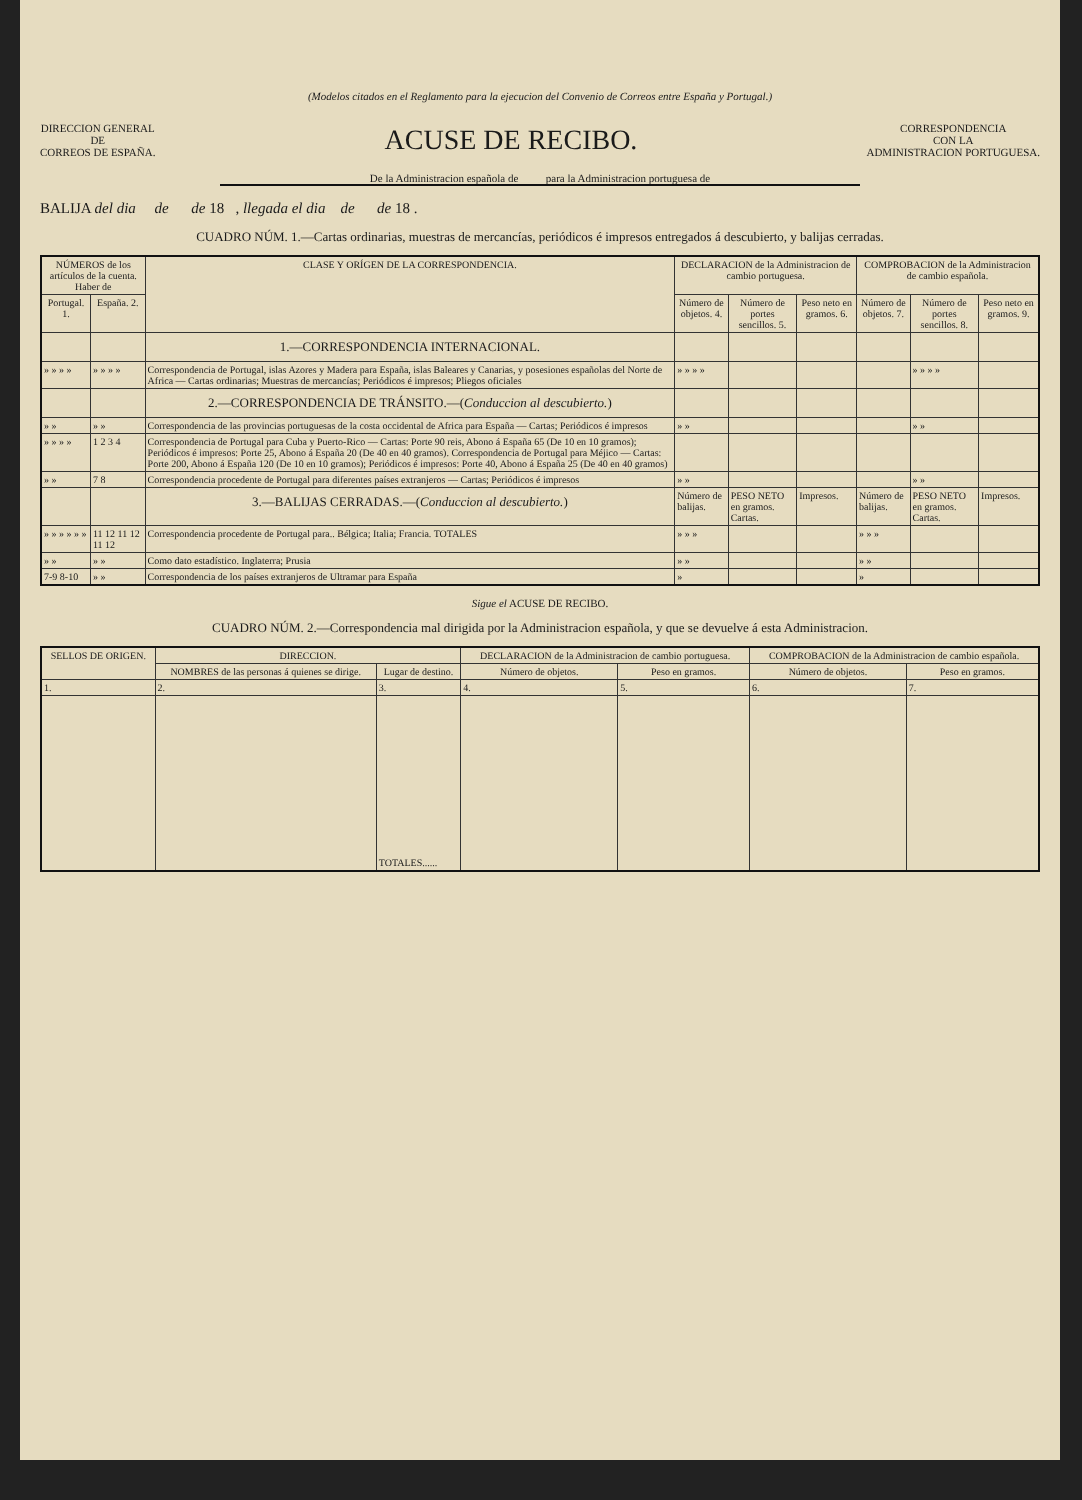(Modelos citados en el Reglamento para la ejecucion del Convenio de Correos entre España y Portugal.)
DIRECCION GENERAL
DE
CORREOS DE ESPAÑA.
ACUSE DE RECIBO.
CORRESPONDENCIA
CON LA
ADMINISTRACION PORTUGUESA.
De la Administracion española de para la Administracion portuguesa de
BALIJA del dia de de 18 , llegada el dia de de 18 .
CUADRO NÚM. 1.—Cartas ordinarias, muestras de mercancías, periódicos é impresos entregados á descubierto, y balijas cerradas.
| NÚMEROS de los artículos de la cuenta. Haber de | | CLASE Y ORÍGEN DE LA CORRESPONDENCIA. | DECLARACION de la Administracion de cambio portuguesa. | | | COMPROBACION de la Administracion de cambio española. | | |
| --- | --- | --- | --- | --- | --- | --- | --- | --- |
| Portugal. 1. | España. 2. | | Número de objetos. 4. | Número de portes sencillos. 5. | Peso neto en gramos. 6. | Número de objetos. 7. | Número de portes sencillos. 8. | Peso neto en gramos. 9. |
| | | 1.—CORRESPONDENCIA INTERNACIONAL. | | | | | | |
| » » » » | » » » » | Correspondencia de Portugal, islas Azores y Madera para España, islas Baleares y Canarias, y posesiones españolas del Norte de Africa — Cartas ordinarias; Muestras de mercancías; Periódicos é impresos; Pliegos oficiales | » » » » | | | | » » » » | |
| | | 2.—CORRESPONDENCIA DE TRÁNSITO.—( Conduccion al descubierto. ) | | | | | | |
| » » | » » | Correspondencia de las provincias portuguesas de la costa occidental de Africa para España — Cartas; Periódicos é impresos | » » | | | | » » | |
| » » » » | 1 2 3 4 | Correspondencia de Portugal para Cuba y Puerto-Rico — Cartas: Porte 90 reis, Abono á España 65 (De 10 en 10 gramos); Periódicos é impresos: Porte 25, Abono á España 20 (De 40 en 40 gramos). Correspondencia de Portugal para Méjico — Cartas: Porte 200, Abono á España 120 (De 10 en 10 gramos); Periódicos é impresos: Porte 40, Abono á España 25 (De 40 en 40 gramos) | | | | | | |
| » » | 7 8 | Correspondencia procedente de Portugal para diferentes países extranjeros — Cartas; Periódicos é impresos | » » | | | | » » | |
| | | 3.—BALIJAS CERRADAS.—( Conduccion al descubierto. ) | Número de balijas. | PESO NETO en gramos. Cartas. | Impresos. | Número de balijas. | PESO NETO en gramos. Cartas. | Impresos. |
| » » » » » » | 11 12 11 12 11 12 | Correspondencia procedente de Portugal para.. Bélgica; Italia; Francia. TOTALES | » » » | | | » » » | | |
| » » | » » | Como dato estadístico. Inglaterra; Prusia | » » | | | » » | | |
| 7-9 8-10 | » » | Correspondencia de los países extranjeros de Ultramar para España | » | | | » | | |
Sigue el ACUSE DE RECIBO.
CUADRO NÚM. 2.—Correspondencia mal dirigida por la Administracion española, y que se devuelve á esta Administracion.
| SELLOS DE ORIGEN. | DIRECCION. | | DECLARACION de la Administracion de cambio portuguesa. | | COMPROBACION de la Administracion de cambio española. | |
| --- | --- | --- | --- | --- | --- | --- |
| | NOMBRES de las personas á quienes se dirige. | Lugar de destino. | Número de objetos. | Peso en gramos. | Número de objetos. | Peso en gramos. |
| 1. | 2. | 3. | 4. | 5. | 6. | 7. |
| | | TOTALES...... | | | | |